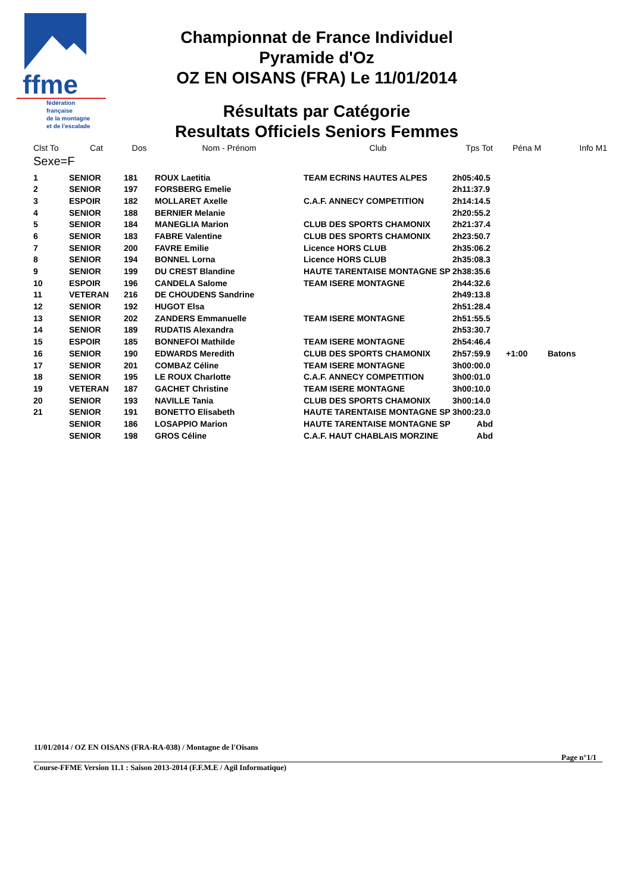ffme
fédération
française
de la montagne
et de l'escalade
Championnat de France Individuel
Pyramide d'Oz
OZ EN OISANS (FRA) Le 11/01/2014
Résultats par Catégorie
Resultats Officiels Seniors Femmes
| Clst To | Cat | Dos | Nom - Prénom | Club | Tps Tot | Péna M | Info M1 |
| --- | --- | --- | --- | --- | --- | --- | --- |
| Sexe=F | | | | | | | |
| 1 | SENIOR | 181 | ROUX Laetitia | TEAM ECRINS HAUTES ALPES | 2h05:40.5 | | |
| 2 | SENIOR | 197 | FORSBERG Emelie | | 2h11:37.9 | | |
| 3 | ESPOIR | 182 | MOLLARET Axelle | C.A.F. ANNECY COMPETITION | 2h14:14.5 | | |
| 4 | SENIOR | 188 | BERNIER Melanie | | 2h20:55.2 | | |
| 5 | SENIOR | 184 | MANEGLIA Marion | CLUB DES SPORTS CHAMONIX | 2h21:37.4 | | |
| 6 | SENIOR | 183 | FABRE Valentine | CLUB DES SPORTS CHAMONIX | 2h23:50.7 | | |
| 7 | SENIOR | 200 | FAVRE Emilie | Licence HORS CLUB | 2h35:06.2 | | |
| 8 | SENIOR | 194 | BONNEL Lorna | Licence HORS CLUB | 2h35:08.3 | | |
| 9 | SENIOR | 199 | DU CREST Blandine | HAUTE TARENTAISE MONTAGNE SP | 2h38:35.6 | | |
| 10 | ESPOIR | 196 | CANDELA Salome | TEAM ISERE MONTAGNE | 2h44:32.6 | | |
| 11 | VETERAN | 216 | DE CHOUDENS Sandrine | | 2h49:13.8 | | |
| 12 | SENIOR | 192 | HUGOT Elsa | | 2h51:28.4 | | |
| 13 | SENIOR | 202 | ZANDERS Emmanuelle | TEAM ISERE MONTAGNE | 2h51:55.5 | | |
| 14 | SENIOR | 189 | RUDATIS Alexandra | | 2h53:30.7 | | |
| 15 | ESPOIR | 185 | BONNEFOI Mathilde | TEAM ISERE MONTAGNE | 2h54:46.4 | | |
| 16 | SENIOR | 190 | EDWARDS Meredith | CLUB DES SPORTS CHAMONIX | 2h57:59.9 | +1:00 | Batons |
| 17 | SENIOR | 201 | COMBAZ Céline | TEAM ISERE MONTAGNE | 3h00:00.0 | | |
| 18 | SENIOR | 195 | LE ROUX Charlotte | C.A.F. ANNECY COMPETITION | 3h00:01.0 | | |
| 19 | VETERAN | 187 | GACHET Christine | TEAM ISERE MONTAGNE | 3h00:10.0 | | |
| 20 | SENIOR | 193 | NAVILLE Tania | CLUB DES SPORTS CHAMONIX | 3h00:14.0 | | |
| 21 | SENIOR | 191 | BONETTO Elisabeth | HAUTE TARENTAISE MONTAGNE SP | 3h00:23.0 | | |
| | SENIOR | 186 | LOSAPPIO Marion | HAUTE TARENTAISE MONTAGNE SP | Abd | | |
| | SENIOR | 198 | GROS Céline | C.A.F. HAUT CHABLAIS MORZINE | Abd | | |
11/01/2014 / OZ EN OISANS (FRA-RA-038) / Montagne de l'Oisans
Page n°1/1
Course-FFME Version 11.1 : Saison 2013-2014 (F.F.M.E / Agil Informatique)